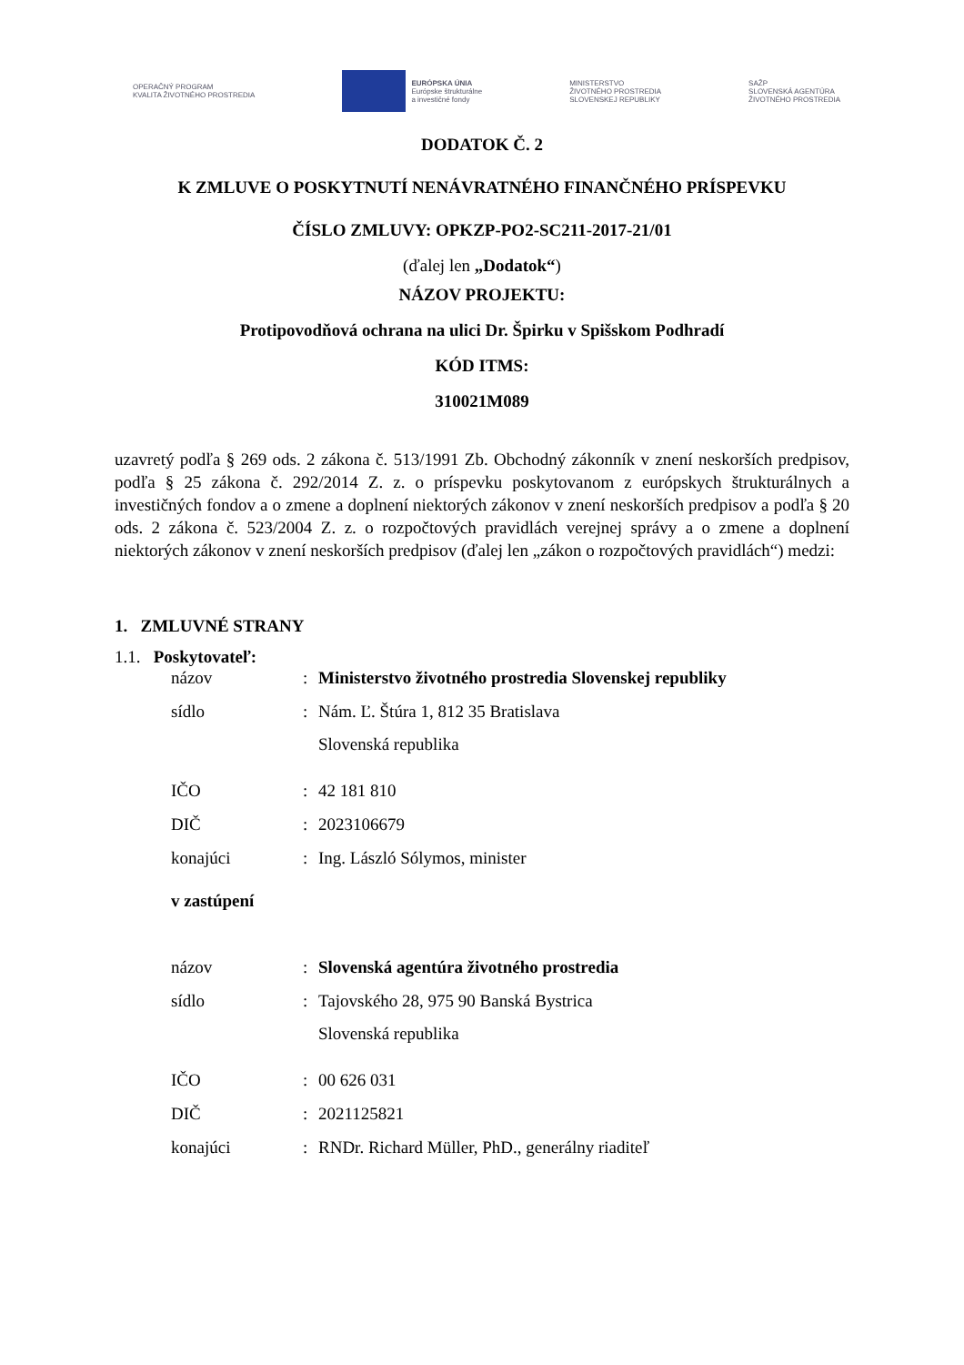OPERAČNÝ PROGRAM
KVALITA ŽIVOTNÉHO PROSTREDIA
EURÓPSKA ÚNIA
Európske štrukturálne
a investičné fondy
MINISTERSTVO
ŽIVOTNÉHO PROSTREDIA
SLOVENSKEJ REPUBLIKY
SAŽP
SLOVENSKÁ AGENTÚRA
ŽIVOTNÉHO PROSTREDIA
DODATOK Č. 2
K ZMLUVE O POSKYTNUTÍ NENÁVRATNÉHO FINANČNÉHO PRÍSPEVKU
ČÍSLO ZMLUVY: OPKZP-PO2-SC211-2017-21/01
(ďalej len „Dodatok“)
NÁZOV PROJEKTU:
Protipovodňová ochrana na ulici Dr. Špirku v Spišskom Podhradí
KÓD ITMS:
310021M089
uzavretý podľa § 269 ods. 2 zákona č. 513/1991 Zb. Obchodný zákonník v znení neskorších predpisov, podľa § 25 zákona č. 292/2014 Z. z. o príspevku poskytovanom z európskych štrukturálnych a investičných fondov a o zmene a doplnení niektorých zákonov v znení neskorších predpisov a podľa § 20 ods. 2 zákona č. 523/2004 Z. z. o rozpočtových pravidlách verejnej správy a o zmene a doplnení niektorých zákonov v znení neskorších predpisov (ďalej len „zákon o rozpočtových pravidlách“) medzi:
1. ZMLUVNÉ STRANY
1.1. Poskytovateľ:
| názov | : | Ministerstvo životného prostredia Slovenskej republiky |
| sídlo | : | Nám. Ľ. Štúra 1, 812 35 Bratislava Slovenská republika |
| IČO | : | 42 181 810 |
| DIČ | : | 2023106679 |
| konajúci | : | Ing. László Sólymos, minister |
| v zastúpení | | |
| názov | : | Slovenská agentúra životného prostredia |
| sídlo | : | Tajovského 28, 975 90 Banská Bystrica Slovenská republika |
| IČO | : | 00 626 031 |
| DIČ | : | 2021125821 |
| konajúci | : | RNDr. Richard Müller, PhD., generálny riaditeľ |